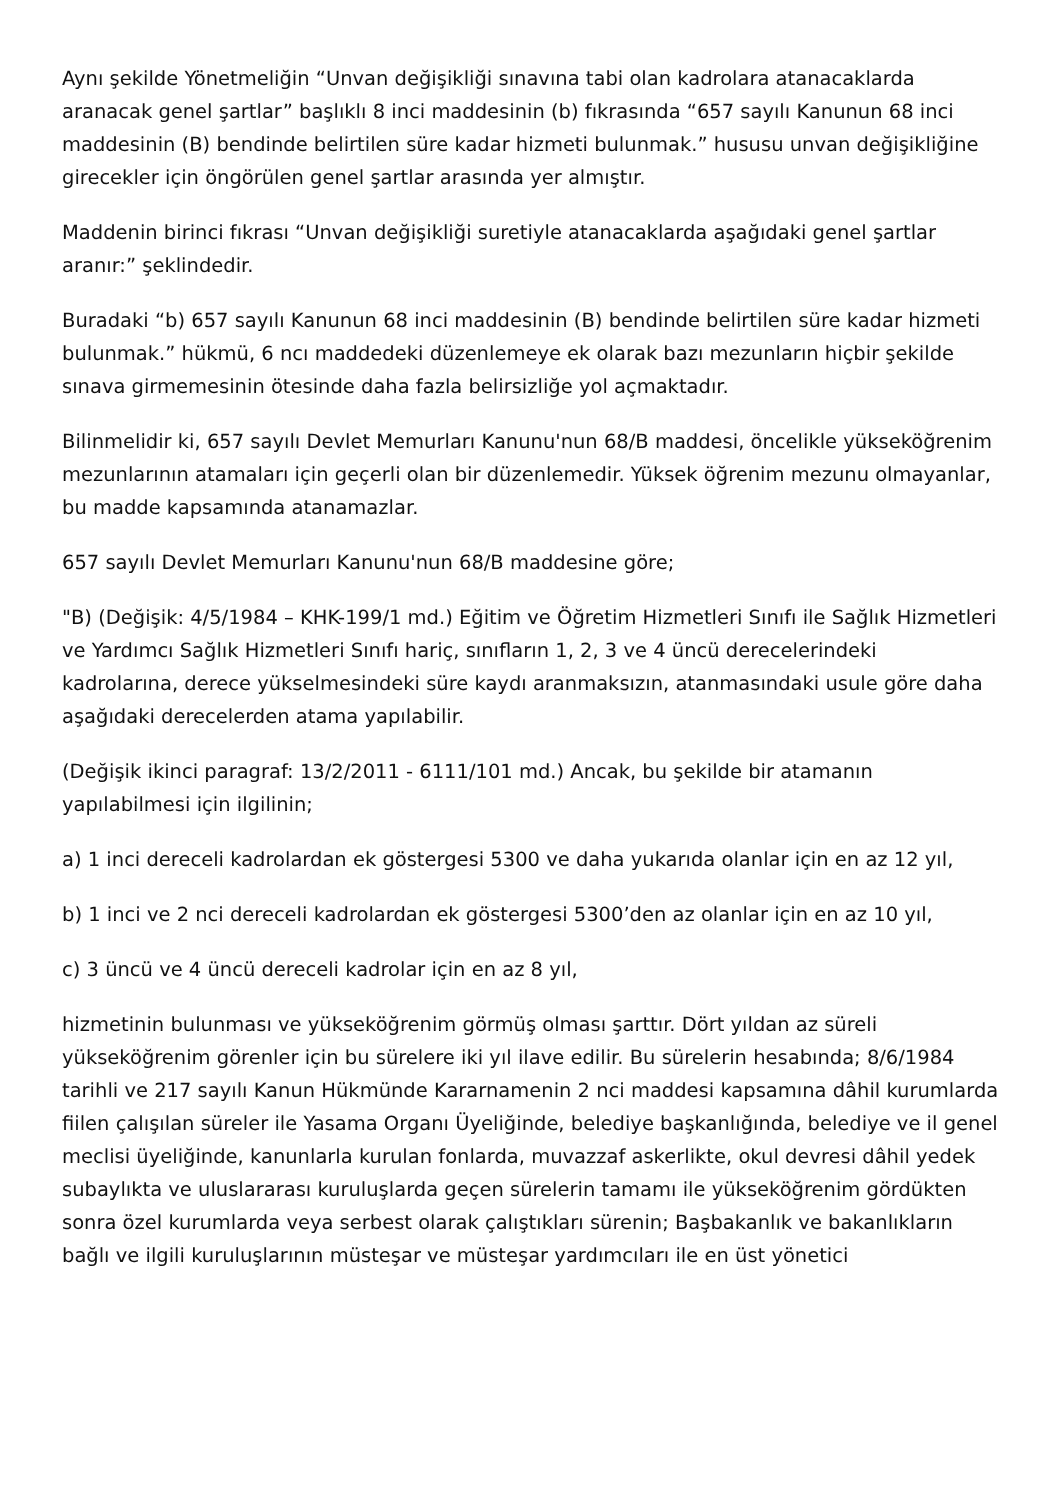Aynı şekilde Yönetmeliğin “Unvan değişikliği sınavına tabi olan kadrolara atanacaklarda aranacak genel şartlar” başlıklı 8 inci maddesinin (b) fıkrasında “657 sayılı Kanunun 68 inci maddesinin (B) bendinde belirtilen süre kadar hizmeti bulunmak.” hususu unvan değişikliğine girecekler için öngörülen genel şartlar arasında yer almıştır.
Maddenin birinci fıkrası “Unvan değişikliği suretiyle atanacaklarda aşağıdaki genel şartlar aranır:” şeklindedir.
Buradaki “b) 657 sayılı Kanunun 68 inci maddesinin (B) bendinde belirtilen süre kadar hizmeti bulunmak.” hükmü, 6 ncı maddedeki düzenlemeye ek olarak bazı mezunların hiçbir şekilde sınava girmemesinin ötesinde daha fazla belirsizliğe yol açmaktadır.
Bilinmelidir ki, 657 sayılı Devlet Memurları Kanunu'nun 68/B maddesi, öncelikle yükseköğrenim mezunlarının atamaları için geçerli olan bir düzenlemedir. Yüksek öğrenim mezunu olmayanlar, bu madde kapsamında atanamazlar.
657 sayılı Devlet Memurları Kanunu'nun 68/B maddesine göre;
"B) (Değişik: 4/5/1984 – KHK-199/1 md.) Eğitim ve Öğretim Hizmetleri Sınıfı ile Sağlık Hizmetleri ve Yardımcı Sağlık Hizmetleri Sınıfı hariç, sınıfların 1, 2, 3 ve 4 üncü derecelerindeki kadrolarına, derece yükselmesindeki süre kaydı aranmaksızın, atanmasındaki usule göre daha aşağıdaki derecelerden atama yapılabilir.
(Değişik ikinci paragraf: 13/2/2011 - 6111/101 md.) Ancak, bu şekilde bir atamanın yapılabilmesi için ilgilinin;
a) 1 inci dereceli kadrolardan ek göstergesi 5300 ve daha yukarıda olanlar için en az 12 yıl,
b) 1 inci ve 2 nci dereceli kadrolardan ek göstergesi 5300’den az olanlar için en az 10 yıl,
c) 3 üncü ve 4 üncü dereceli kadrolar için en az 8 yıl,
hizmetinin bulunması ve yükseköğrenim görmüş olması şarttır. Dört yıldan az süreli yükseköğrenim görenler için bu sürelere iki yıl ilave edilir. Bu sürelerin hesabında; 8/6/1984 tarihli ve 217 sayılı Kanun Hükmünde Kararnamenin 2 nci maddesi kapsamına dâhil kurumlarda fiilen çalışılan süreler ile Yasama Organı Üyeliğinde, belediye başkanlığında, belediye ve il genel meclisi üyeliğinde, kanunlarla kurulan fonlarda, muvazzaf askerlikte, okul devresi dâhil yedek subaylıkta ve uluslararası kuruluşlarda geçen sürelerin tamamı ile yükseköğrenim gördükten sonra özel kurumlarda veya serbest olarak çalıştıkları sürenin; Başbakanlık ve bakanlıkların bağlı ve ilgili kuruluşlarının müsteşar ve müsteşar yardımcıları ile en üst yönetici